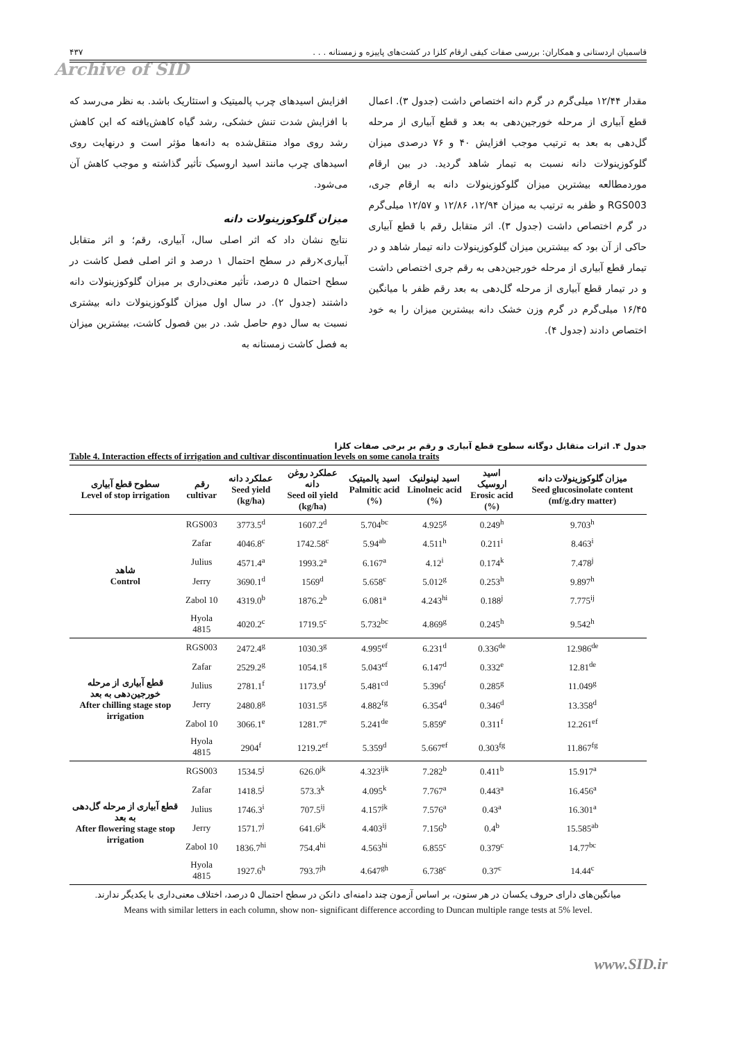قاسمیان اردستانی و همکاران: بررسی صفات کیفی ارقام کلزا در کشت‌های پاییزه و زمستانه . . . ۴۳۷
Archive of SID
افزایش اسیدهای چرب پالمیتیک و استئاریک باشد. به نظر می‌رسد که با افزایش شدت تنش خشکی، رشد گیاه کاهش‌یافته که این کاهش رشد روی مواد منتقل‌شده به دانه‌ها مؤثر است و درنهایت روی اسیدهای چرب مانند اسید اروسیک تأثیر گذاشته و موجب کاهش آن می‌شود.
میزان گلوکوزینولات دانه
نتایج نشان داد که اثر اصلی سال، آبیاری، رقم؛ و اثر متقابل آبیاری×رقم در سطح احتمال ۱ درصد و اثر اصلی فصل کاشت در سطح احتمال ۵ درصد، تأثیر معنی‌داری بر میزان گلوکوزینولات دانه داشتند (جدول ۲). در سال اول میزان گلوکوزینولات دانه بیشتری نسبت به سال دوم حاصل شد. در بین فصول کاشت، بیشترین میزان به فصل کاشت زمستانه به
مقدار ۱۲/۴۴ میلی‌گرم در گرم دانه اختصاص داشت (جدول ۳). اعمال قطع آبیاری از مرحله خورجین‌دهی به بعد و قطع آبیاری از مرحله گل‌دهی به بعد به ترتیب موجب افزایش ۴۰ و ۷۶ درصدی میزان گلوکوزینولات دانه نسبت به تیمار شاهد گردید. در بین ارقام موردمطالعه بیشترین میزان گلوکوزینولات دانه به ارقام جری، RGS003 و ظفر به ترتیب به میزان ۱۲/۹۴، ۱۲/۸۶ و ۱۲/۵۷ میلی‌گرم در گرم اختصاص داشت (جدول ۳). اثر متقابل رقم با قطع آبیاری حاکی از آن بود که بیشترین میزان گلوکوزینولات دانه تیمار شاهد و در تیمار قطع آبیاری از مرحله خورجین‌دهی به رقم جری اختصاص داشت و در تیمار قطع آبیاری از مرحله گل‌دهی به بعد رقم ظفر با میانگین ۱۶/۴۵ میلی‌گرم در گرم وزن خشک دانه بیشترین میزان را به خود اختصاص دادند (جدول ۴).
جدول ۴. اثرات متقابل دوگانه سطوح قطع آبیاری و رقم بر برخی صفات کلزا
Table 4. Interaction effects of irrigation and cultivar discontinuation levels on some canola traits
| سطوح قطع آبیاری Level of stop irrigation | رقم cultivar | عملکرد دانه Seed yield (kg/ha) | عملکرد روغن دانه Seed oil yield (kg/ha) | اسید پالمیتیک Palmitic acid (%) | اسید لینولنیک Linolneic acid (%) | اسید اروسیک Erosic acid (%) | میزان گلوکوزینولات دانه Seed glucosinolate content (mf/g.dry matter) |
| --- | --- | --- | --- | --- | --- | --- | --- |
| شاهد Control | RGS003 | 3773.5<sup>d</sup> | 1607.2<sup>d</sup> | 5.704<sup>bc</sup> | 4.925<sup>g</sup> | 0.249<sup>h</sup> | 9.703<sup>h</sup> |
| | Zafar | 4046.8<sup>c</sup> | 1742.58<sup>c</sup> | 5.94<sup>ab</sup> | 4.511<sup>h</sup> | 0.211<sup>i</sup> | 8.463<sup>i</sup> |
| | Julius | 4571.4<sup>a</sup> | 1993.2<sup>a</sup> | 6.167<sup>a</sup> | 4.12<sup>i</sup> | 0.174<sup>k</sup> | 7.478<sup>j</sup> |
| | Jerry | 3690.1<sup>d</sup> | 1569<sup>d</sup> | 5.658<sup>c</sup> | 5.012<sup>g</sup> | 0.253<sup>h</sup> | 9.897<sup>h</sup> |
| | Zabol 10 | 4319.0<sup>b</sup> | 1876.2<sup>b</sup> | 6.081<sup>a</sup> | 4.243<sup>hi</sup> | 0.188<sup>j</sup> | 7.775<sup>ij</sup> |
| | Hyola 4815 | 4020.2<sup>c</sup> | 1719.5<sup>c</sup> | 5.732<sup>bc</sup> | 4.869<sup>g</sup> | 0.245<sup>h</sup> | 9.542<sup>h</sup> |
| قطع آبیاری از مرحله خورجین‌دهی به بعد After chilling stage stop irrigation | RGS003 | 2472.4<sup>g</sup> | 1030.3<sup>g</sup> | 4.995<sup>ef</sup> | 6.231<sup>d</sup> | 0.336<sup>de</sup> | 12.986<sup>de</sup> |
| | Zafar | 2529.2<sup>g</sup> | 1054.1<sup>g</sup> | 5.043<sup>ef</sup> | 6.147<sup>d</sup> | 0.332<sup>e</sup> | 12.81<sup>de</sup> |
| | Julius | 2781.1<sup>f</sup> | 1173.9<sup>f</sup> | 5.481<sup>cd</sup> | 5.396<sup>f</sup> | 0.285<sup>g</sup> | 11.049<sup>g</sup> |
| | Jerry | 2480.8<sup>g</sup> | 1031.5<sup>g</sup> | 4.882<sup>fg</sup> | 6.354<sup>d</sup> | 0.346<sup>d</sup> | 13.358<sup>d</sup> |
| | Zabol 10 | 3066.1<sup>e</sup> | 1281.7<sup>e</sup> | 5.241<sup>de</sup> | 5.859<sup>e</sup> | 0.311<sup>f</sup> | 12.261<sup>ef</sup> |
| | Hyola 4815 | 2904<sup>f</sup> | 1219.2<sup>ef</sup> | 5.359<sup>d</sup> | 5.667<sup>ef</sup> | 0.303<sup>fg</sup> | 11.867<sup>fg</sup> |
| قطع آبیاری از مرحله گل‌دهی به بعد After flowering stage stop irrigation | RGS003 | 1534.5<sup>j</sup> | 626.0<sup>jk</sup> | 4.323<sup>ijk</sup> | 7.282<sup>b</sup> | 0.411<sup>b</sup> | 15.917<sup>a</sup> |
| | Zafar | 1418.5<sup>j</sup> | 573.3<sup>k</sup> | 4.095<sup>k</sup> | 7.767<sup>a</sup> | 0.443<sup>a</sup> | 16.456<sup>a</sup> |
| | Julius | 1746.3<sup>i</sup> | 707.5<sup>ij</sup> | 4.157<sup>jk</sup> | 7.576<sup>a</sup> | 0.43<sup>a</sup> | 16.301<sup>a</sup> |
| | Jerry | 1571.7<sup>j</sup> | 641.6<sup>jk</sup> | 4.403<sup>ij</sup> | 7.156<sup>b</sup> | 0.4<sup>b</sup> | 15.585<sup>ab</sup> |
| | Zabol 10 | 1836.7<sup>hi</sup> | 754.4<sup>hi</sup> | 4.563<sup>hi</sup> | 6.855<sup>c</sup> | 0.379<sup>c</sup> | 14.77<sup>bc</sup> |
| | Hyola 4815 | 1927.6<sup>h</sup> | 793.7<sup>jh</sup> | 4.647<sup>gh</sup> | 6.738<sup>c</sup> | 0.37<sup>c</sup> | 14.44<sup>c</sup> |
میانگین‌های دارای حروف یکسان در هر ستون، بر اساس آزمون چند دامنه‌ای دانکن در سطح احتمال ۵ درصد، اختلاف معنی‌داری با یکدیگر ندارند.
Means with similar letters in each column, show non- significant difference according to Duncan multiple range tests at 5% level.
www.SID.ir